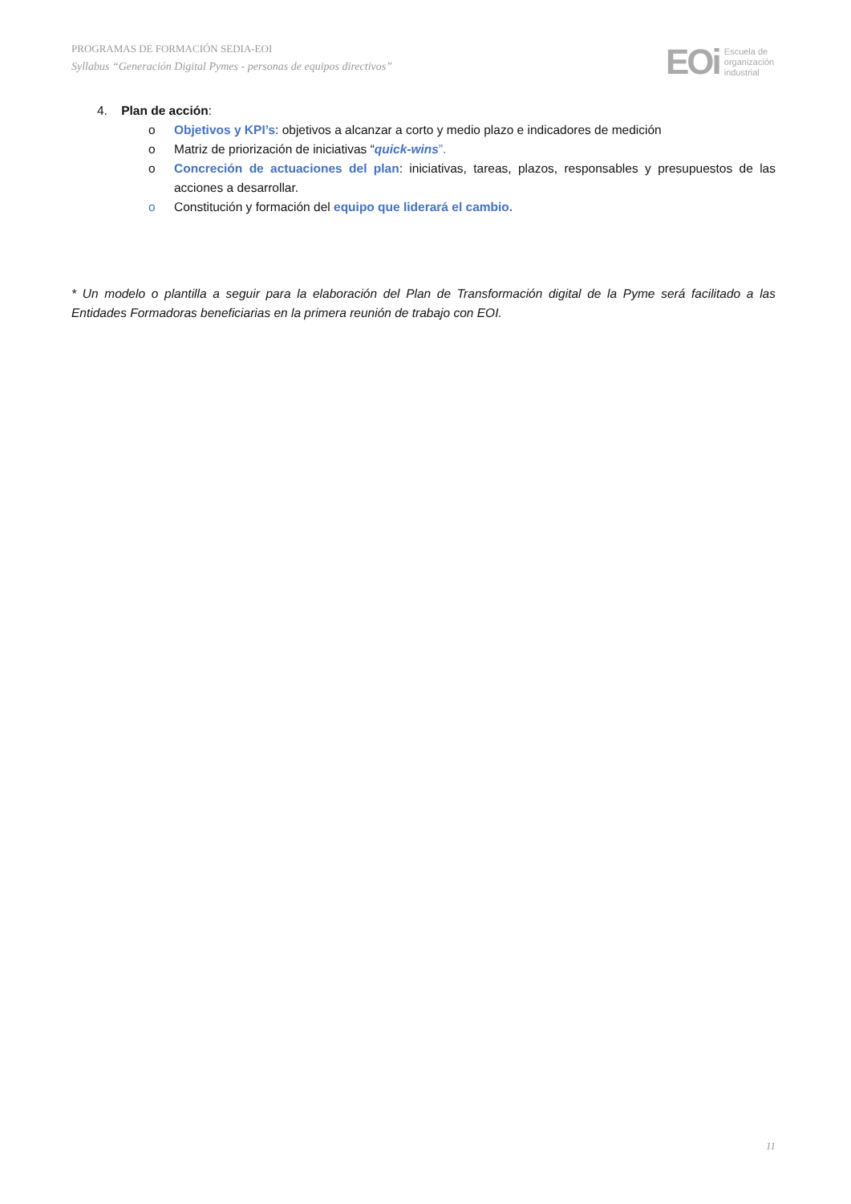PROGRAMAS DE FORMACIÓN SEDIA-EOI
Syllabus “Generación Digital Pymes - personas de equipos directivos”
EOi Escuela de
organización
industrial
4. Plan de acción:
o Objetivos y KPI’s: objetivos a alcanzar a corto y medio plazo e indicadores de medición
o Matriz de priorización de iniciativas “quick-wins”.
o Concreción de actuaciones del plan: iniciativas, tareas, plazos, responsables y presupuestos de las acciones a desarrollar.
o Constitución y formación del equipo que liderará el cambio.
* Un modelo o plantilla a seguir para la elaboración del Plan de Transformación digital de la Pyme será facilitado a las Entidades Formadoras beneficiarias en la primera reunión de trabajo con EOI.
11